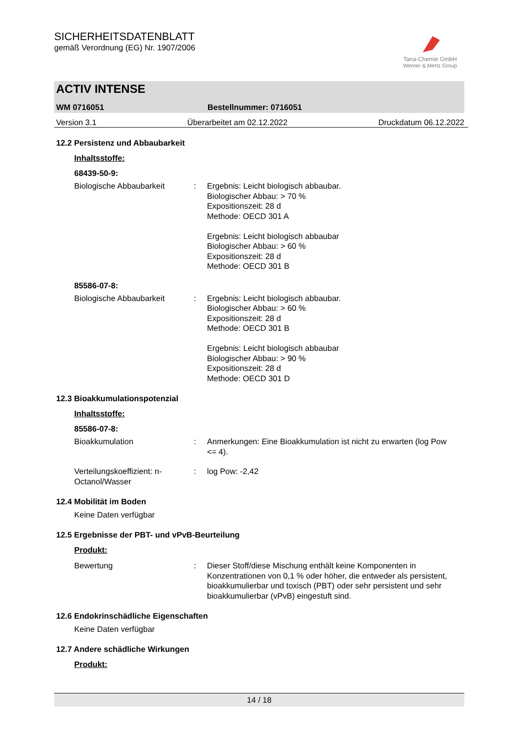SICHERHEITSDATENBLATT
gemäß Verordnung (EG) Nr. 1907/2006
Tana-Chemie GmbH
Werner & Mertz Group
ACTIV INTENSE
WM 0716051 Bestellnummer: 0716051
Version 3.1 Überarbeitet am 02.12.2022 Druckdatum 06.12.2022
12.2 Persistenz und Abbaubarkeit
Inhaltsstoffe:
68439-50-9:
Biologische Abbaubarkeit : Ergebnis: Leicht biologisch abbaubar.
Biologischer Abbau: > 70 %
Expositionszeit: 28 d
Methode: OECD 301 A
Ergebnis: Leicht biologisch abbaubar
Biologischer Abbau: > 60 %
Expositionszeit: 28 d
Methode: OECD 301 B
85586-07-8:
Biologische Abbaubarkeit : Ergebnis: Leicht biologisch abbaubar.
Biologischer Abbau: > 60 %
Expositionszeit: 28 d
Methode: OECD 301 B
Ergebnis: Leicht biologisch abbaubar
Biologischer Abbau: > 90 %
Expositionszeit: 28 d
Methode: OECD 301 D
12.3 Bioakkumulationspotenzial
Inhaltsstoffe:
85586-07-8:
Bioakkumulation : Anmerkungen: Eine Bioakkumulation ist nicht zu erwarten (log Pow <= 4).
Verteilungskoeffizient: n-Octanol/Wasser
: log Pow: -2,42
12.4 Mobilität im Boden
Keine Daten verfügbar
12.5 Ergebnisse der PBT- und vPvB-Beurteilung
Produkt:
Bewertung : Dieser Stoff/diese Mischung enthält keine Komponenten in Konzentrationen von 0,1 % oder höher, die entweder als persistent, bioakkumulierbar und toxisch (PBT) oder sehr persistent und sehr bioakkumulierbar (vPvB) eingestuft sind.
12.6 Endokrinschädliche Eigenschaften
Keine Daten verfügbar
12.7 Andere schädliche Wirkungen
Produkt:
14 / 18